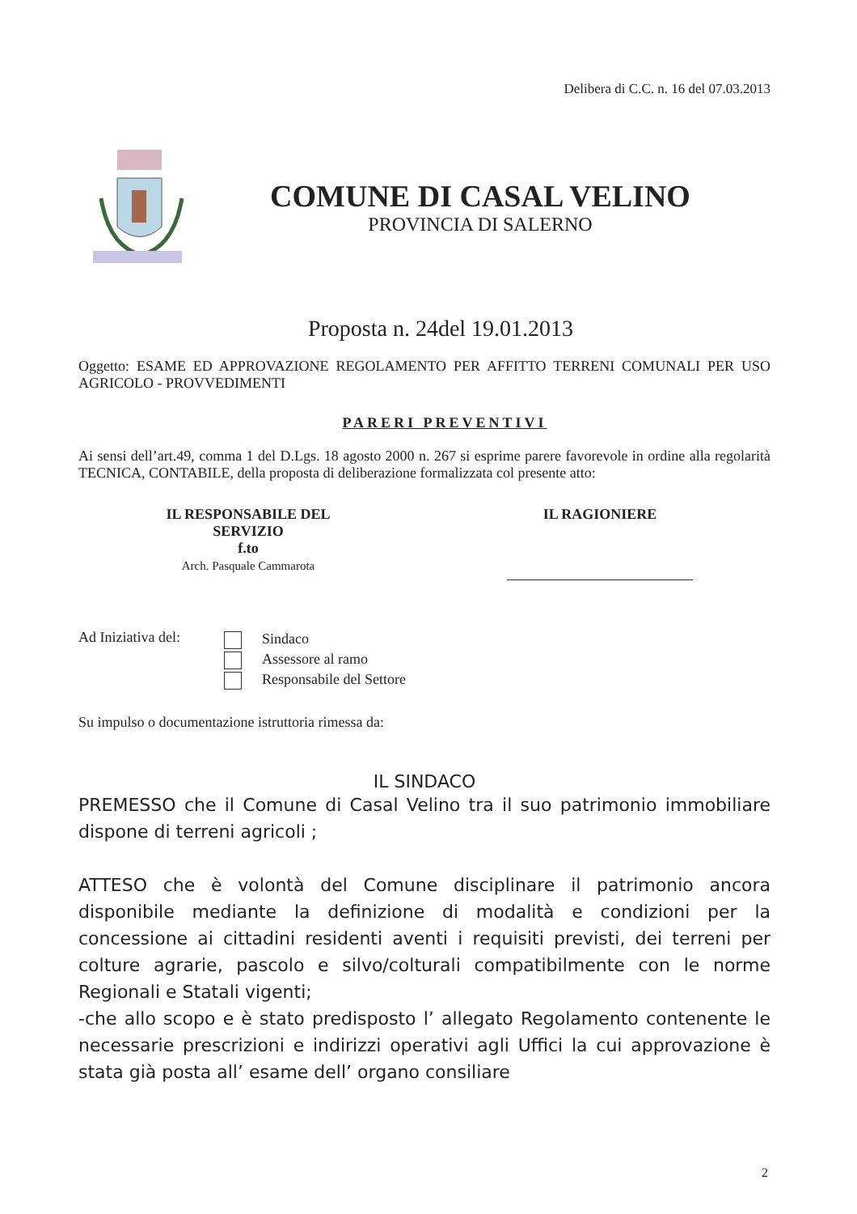Delibera di C.C. n. 16 del 07.03.2013
COMUNE DI CASAL VELINO
PROVINCIA DI SALERNO
Proposta n. 24del 19.01.2013
Oggetto: ESAME ED APPROVAZIONE REGOLAMENTO PER AFFITTO TERRENI COMUNALI PER USO AGRICOLO - PROVVEDIMENTI
PARERI PREVENTIVI
Ai sensi dell’art.49, comma 1 del D.Lgs. 18 agosto 2000 n. 267 si esprime parere favorevole in ordine alla regolarità TECNICA, CONTABILE, della proposta di deliberazione formalizzata col presente atto:
IL RESPONSABILE DEL
SERVIZIO
f.to
Arch. Pasquale Cammarota
IL RAGIONIERE
Ad Iniziativa del:
Sindaco
Assessore al ramo
Responsabile del Settore
Su impulso o documentazione istruttoria rimessa da:
IL SINDACO
PREMESSO che il Comune di Casal Velino tra il suo patrimonio immobiliare dispone di terreni agricoli ;
ATTESO che è volontà del Comune disciplinare il patrimonio ancora disponibile mediante la definizione di modalità e condizioni per la concessione ai cittadini residenti aventi i requisiti previsti, dei terreni per colture agrarie, pascolo e silvo/colturali compatibilmente con le norme Regionali e Statali vigenti;
-che allo scopo e è stato predisposto l’ allegato Regolamento contenente le necessarie prescrizioni e indirizzi operativi agli Uffici la cui approvazione è stata già posta all’ esame dell’ organo consiliare
2